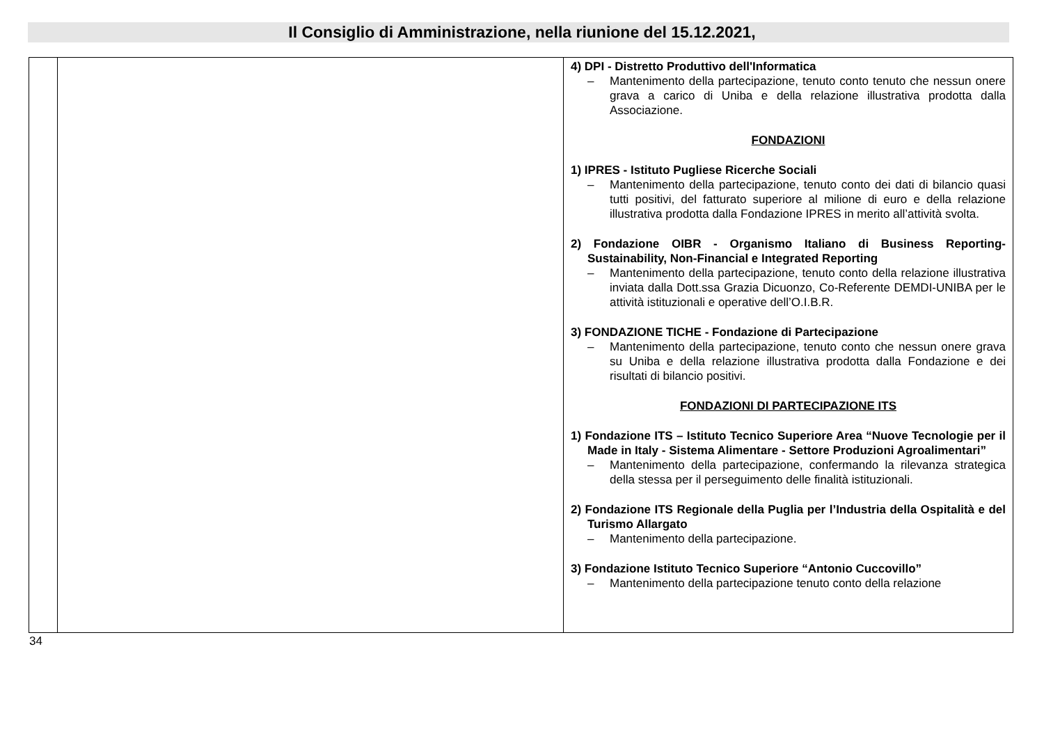Il Consiglio di Amministrazione, nella riunione del 15.12.2021,
| | | 4) DPI - Distretto Produttivo dell'Informatica – Mantenimento della partecipazione, tenuto conto tenuto che nessun onere grava a carico di Uniba e della relazione illustrativa prodotta dalla Associazione. FONDAZIONI 1) IPRES - Istituto Pugliese Ricerche Sociali – Mantenimento della partecipazione, tenuto conto dei dati di bilancio quasi tutti positivi, del fatturato superiore al milione di euro e della relazione illustrativa prodotta dalla Fondazione IPRES in merito all’attività svolta. 2) Fondazione OIBR - Organismo Italiano di Business Reporting-Sustainability, Non-Financial e Integrated Reporting – Mantenimento della partecipazione, tenuto conto della relazione illustrativa inviata dalla Dott.ssa Grazia Dicuonzo, Co-Referente DEMDI-UNIBA per le attività istituzionali e operative dell’O.I.B.R. 3) FONDAZIONE TICHE - Fondazione di Partecipazione – Mantenimento della partecipazione, tenuto conto che nessun onere grava su Uniba e della relazione illustrativa prodotta dalla Fondazione e dei risultati di bilancio positivi. FONDAZIONI DI PARTECIPAZIONE ITS 1) Fondazione ITS – Istituto Tecnico Superiore Area “Nuove Tecnologie per il Made in Italy - Sistema Alimentare - Settore Produzioni Agroalimentari” – Mantenimento della partecipazione, confermando la rilevanza strategica della stessa per il perseguimento delle finalità istituzionali. 2) Fondazione ITS Regionale della Puglia per l’Industria della Ospitalità e del Turismo Allargato – Mantenimento della partecipazione. 3) Fondazione Istituto Tecnico Superiore “Antonio Cuccovillo” – Mantenimento della partecipazione tenuto conto della relazione |
34